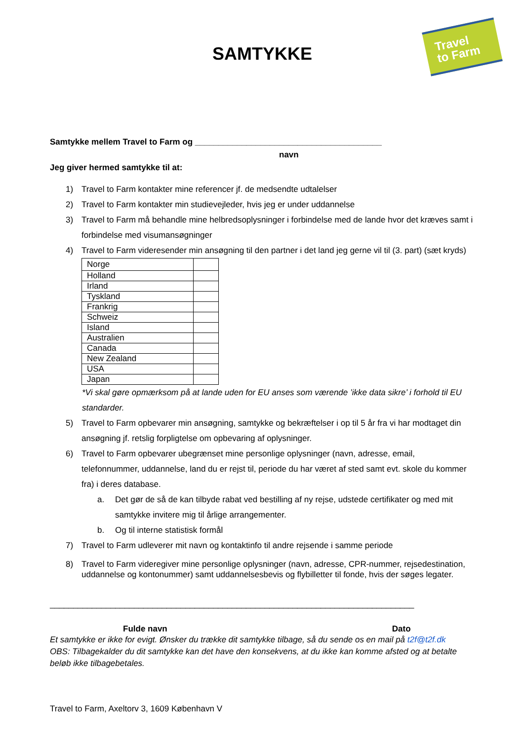Travel
to Farm
SAMTYKKE
Samtykke mellem Travel to Farm og ________________________________________
navn
Jeg giver hermed samtykke til at:
1) Travel to Farm kontakter mine referencer jf. de medsendte udtalelser
2) Travel to Farm kontakter min studievejleder, hvis jeg er under uddannelse
3) Travel to Farm må behandle mine helbredsoplysninger i forbindelse med de lande hvor det kræves samt i forbindelse med visumansøgninger
4) Travel to Farm videresender min ansøgning til den partner i det land jeg gerne vil til (3. part) (sæt kryds)
| Norge | |
| Holland | |
| Irland | |
| Tyskland | |
| Frankrig | |
| Schweiz | |
| Island | |
| Australien | |
| Canada | |
| New Zealand | |
| USA | |
| Japan | |
*Vi skal gøre opmærksom på at lande uden for EU anses som værende ’ikke data sikre’ i forhold til EU standarder.
5) Travel to Farm opbevarer min ansøgning, samtykke og bekræftelser i op til 5 år fra vi har modtaget din ansøgning jf. retslig forpligtelse om opbevaring af oplysninger.
6) Travel to Farm opbevarer ubegrænset mine personlige oplysninger (navn, adresse, email, telefonnummer, uddannelse, land du er rejst til, periode du har været af sted samt evt. skole du kommer fra) i deres database.
a. Det gør de så de kan tilbyde rabat ved bestilling af ny rejse, udstede certifikater og med mit samtykke invitere mig til årlige arrangementer.
b. Og til interne statistisk formål
7) Travel to Farm udleverer mit navn og kontaktinfo til andre rejsende i samme periode
8) Travel to Farm videregiver mine personlige oplysninger (navn, adresse, CPR-nummer, rejsedestination, uddannelse og kontonummer) samt uddannelsesbevis og flybilletter til fonde, hvis der søges legater.
______________________________________________________________________________
Fulde navn Dato
Et samtykke er ikke for evigt. Ønsker du trække dit samtykke tilbage, så du sende os en mail på t2f@t2f.dk
OBS: Tilbagekalder du dit samtykke kan det have den konsekvens, at du ikke kan komme afsted og at betalte beløb ikke tilbagebetales.
Travel to Farm, Axeltorv 3, 1609 København V